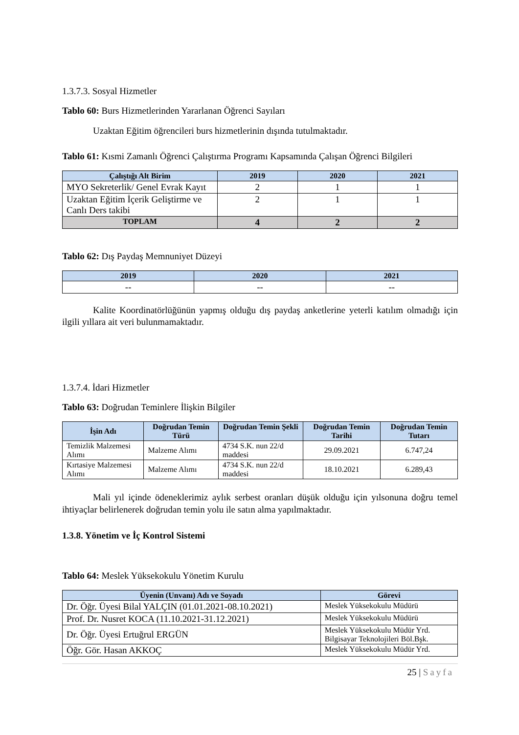1.3.7.3. Sosyal Hizmetler
Tablo 60: Burs Hizmetlerinden Yararlanan Öğrenci Sayıları
Uzaktan Eğitim öğrencileri burs hizmetlerinin dışında tutulmaktadır.
Tablo 61: Kısmi Zamanlı Öğrenci Çalıştırma Programı Kapsamında Çalışan Öğrenci Bilgileri
| Çalıştığı Alt Birim | 2019 | 2020 | 2021 |
| --- | --- | --- | --- |
| MYO Sekreterlik/ Genel Evrak Kayıt | 2 | 1 | 1 |
| Uzaktan Eğitim İçerik Geliştirme ve Canlı Ders takibi | 2 | 1 | 1 |
| TOPLAM | 4 | 2 | 2 |
Tablo 62: Dış Paydaş Memnuniyet Düzeyi
| 2019 | 2020 | 2021 |
| --- | --- | --- |
| -- | -- | -- |
Kalite Koordinatörlüğünün yapmış olduğu dış paydaş anketlerine yeterli katılım olmadığı için ilgili yıllara ait veri bulunmamaktadır.
1.3.7.4. İdari Hizmetler
Tablo 63: Doğrudan Teminlere İlişkin Bilgiler
| İşin Adı | Doğrudan Temin Türü | Doğrudan Temin Şekli | Doğrudan Temin Tarihi | Doğrudan Temin Tutarı |
| --- | --- | --- | --- | --- |
| Temizlik Malzemesi Alımı | Malzeme Alımı | 4734 S.K. nun 22/d maddesi | 29.09.2021 | 6.747,24 |
| Kırtasiye Malzemesi Alımı | Malzeme Alımı | 4734 S.K. nun 22/d maddesi | 18.10.2021 | 6.289,43 |
Mali yıl içinde ödeneklerimiz aylık serbest oranları düşük olduğu için yılsonuna doğru temel ihtiyaçlar belirlenerek doğrudan temin yolu ile satın alma yapılmaktadır.
1.3.8. Yönetim ve İç Kontrol Sistemi
Tablo 64: Meslek Yüksekokulu Yönetim Kurulu
| Üyenin (Unvanı) Adı ve Soyadı | Görevi |
| --- | --- |
| Dr. Öğr. Üyesi Bilal YALÇIN (01.01.2021-08.10.2021) | Meslek Yüksekokulu Müdürü |
| Prof. Dr. Nusret KOCA (11.10.2021-31.12.2021) | Meslek Yüksekokulu Müdürü |
| Dr. Öğr. Üyesi Ertuğrul ERGÜN | Meslek Yüksekokulu Müdür Yrd. Bilgisayar Teknolojileri Böl.Bşk. |
| Öğr. Gör. Hasan AKKOÇ | Meslek Yüksekokulu Müdür Yrd. |
25 | Sayfa